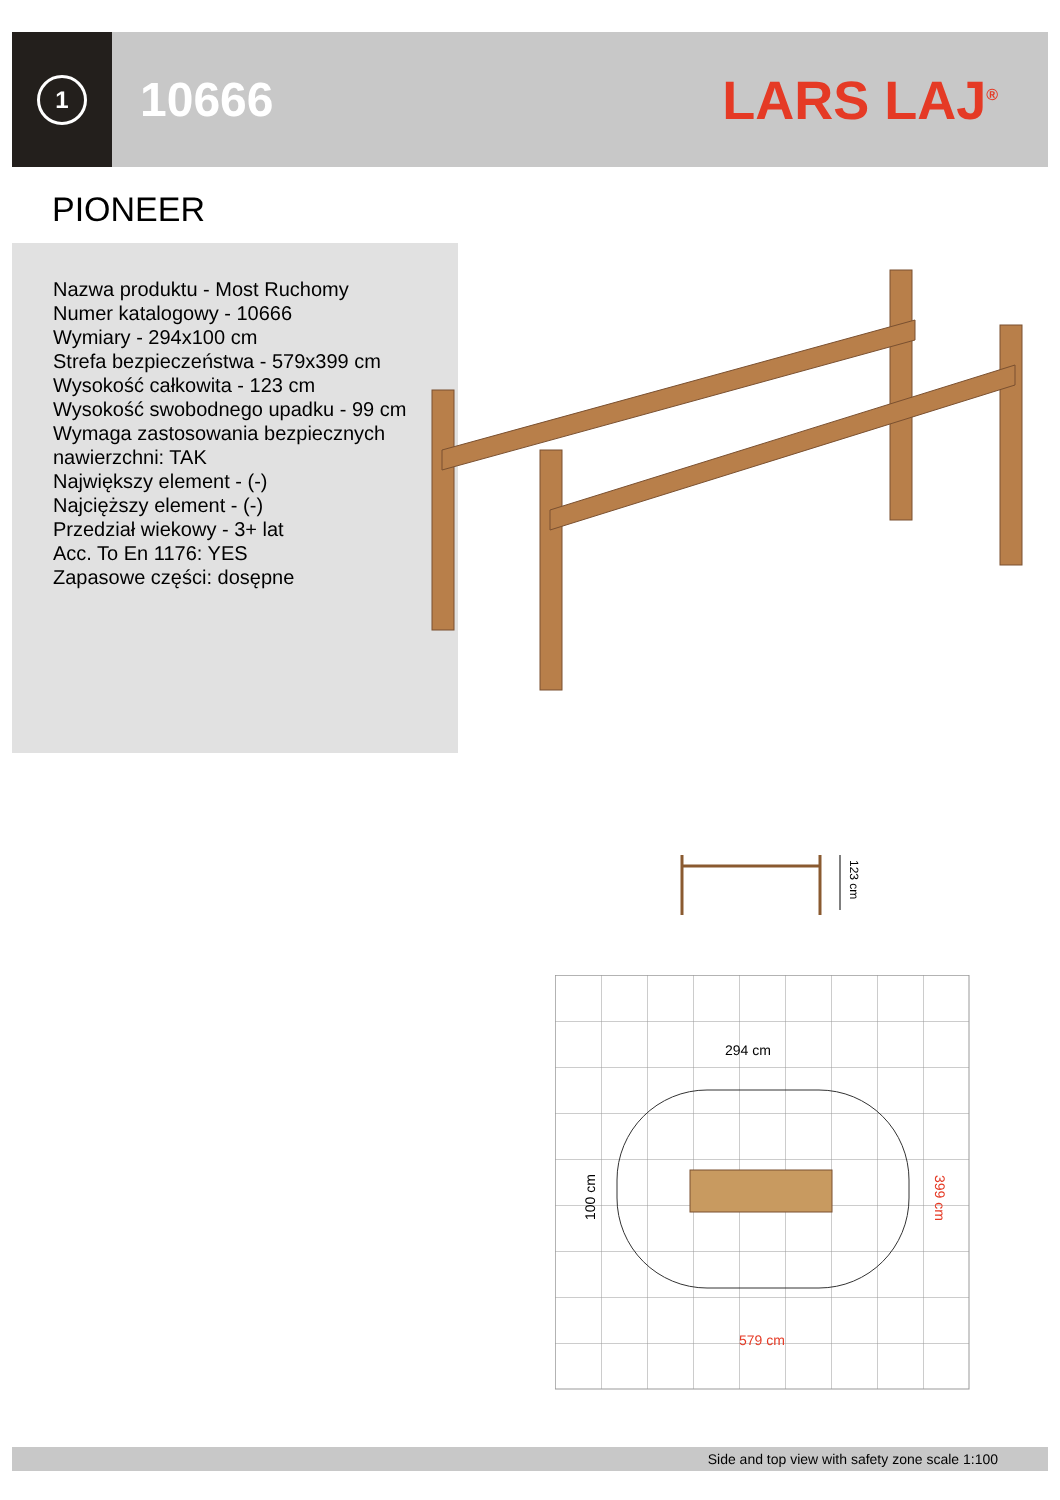1
10666 LARS LAJ<sup>®</sup>
PIONEER
Nazwa produktu - Most Ruchomy
Numer katalogowy - 10666
Wymiary - 294x100 cm
Strefa bezpieczeństwa - 579x399 cm
Wysokość całkowita - 123 cm
Wysokość swobodnego upadku - 99 cm
Wymaga zastosowania bezpiecznych nawierzchni: TAK
Największy element - (-)
Najcięższy element - (-)
Przedział wiekowy - 3+ lat
Acc. To En 1176: YES
Zapasowe części: dosępne
123 cm
294 cm
579 cm
399 cm
100 cm
Side and top view with safety zone scale 1:100